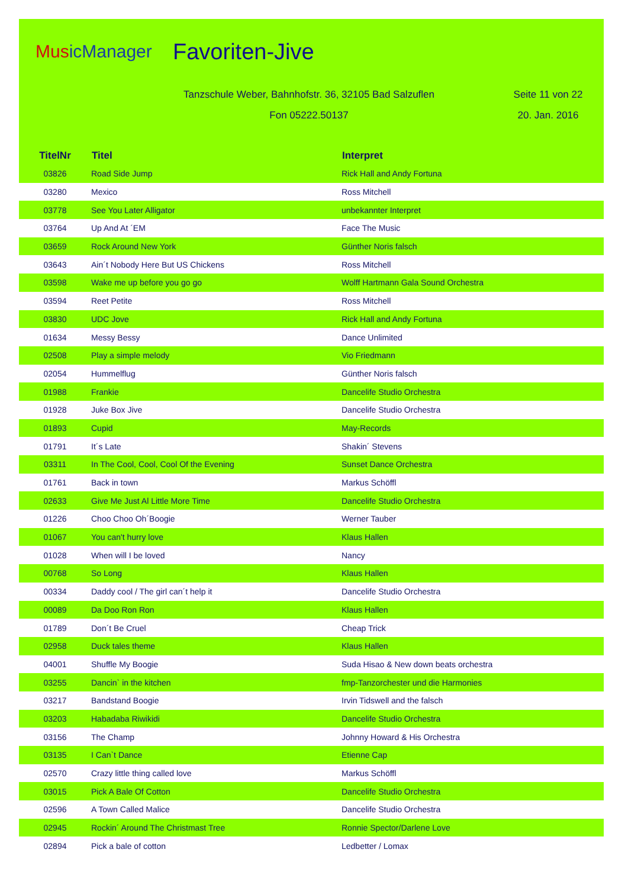MusicManager
Favoriten-Jive
Tanzschule Weber, Bahnhofstr. 36, 32105 Bad Salzuflen Seite 11 von 22
Fon 05222.50137 20. Jan. 2016
| TitelNr | Titel | Interpret |
| --- | --- | --- |
| 03826 | Road Side Jump | Rick Hall and Andy Fortuna |
| 03280 | Mexico | Ross Mitchell |
| 03778 | See You Later Alligator | unbekannter Interpret |
| 03764 | Up And At ´EM | Face The Music |
| 03659 | Rock Around New York | Günther Noris falsch |
| 03643 | Ain´t Nobody Here But US Chickens | Ross Mitchell |
| 03598 | Wake me up before you go go | Wolff Hartmann Gala Sound Orchestra |
| 03594 | Reet Petite | Ross Mitchell |
| 03830 | UDC Jove | Rick Hall and Andy Fortuna |
| 01634 | Messy Bessy | Dance Unlimited |
| 02508 | Play a simple melody | Vio Friedmann |
| 02054 | Hummelflug | Günther Noris falsch |
| 01988 | Frankie | Dancelife Studio Orchestra |
| 01928 | Juke Box Jive | Dancelife Studio Orchestra |
| 01893 | Cupid | May-Records |
| 01791 | It´s Late | Shakin´ Stevens |
| 03311 | In The Cool, Cool, Cool Of the Evening | Sunset Dance Orchestra |
| 01761 | Back in town | Markus Schöffl |
| 02633 | Give Me Just Al Little More Time | Dancelife Studio Orchestra |
| 01226 | Choo Choo Oh´Boogie | Werner Tauber |
| 01067 | You can't hurry love | Klaus Hallen |
| 01028 | When will I be loved | Nancy |
| 00768 | So Long | Klaus Hallen |
| 00334 | Daddy cool / The girl can´t help it | Dancelife Studio Orchestra |
| 00089 | Da Doo Ron Ron | Klaus Hallen |
| 01789 | Don´t Be Cruel | Cheap Trick |
| 02958 | Duck tales theme | Klaus Hallen |
| 04001 | Shuffle My Boogie | Suda Hisao & New down beats orchestra |
| 03255 | Dancin` in the kitchen | fmp-Tanzorchester und die Harmonies |
| 03217 | Bandstand Boogie | Irvin Tidswell and the falsch |
| 03203 | Habadaba Riwikidi | Dancelife Studio Orchestra |
| 03156 | The Champ | Johnny Howard & His Orchestra |
| 03135 | I Can`t Dance | Etienne Cap |
| 02570 | Crazy little thing called love | Markus Schöffl |
| 03015 | Pick A Bale Of Cotton | Dancelife Studio Orchestra |
| 02596 | A Town Called Malice | Dancelife Studio Orchestra |
| 02945 | Rockin´ Around The Christmast Tree | Ronnie Spector/Darlene Love |
| 02894 | Pick a bale of cotton | Ledbetter / Lomax |